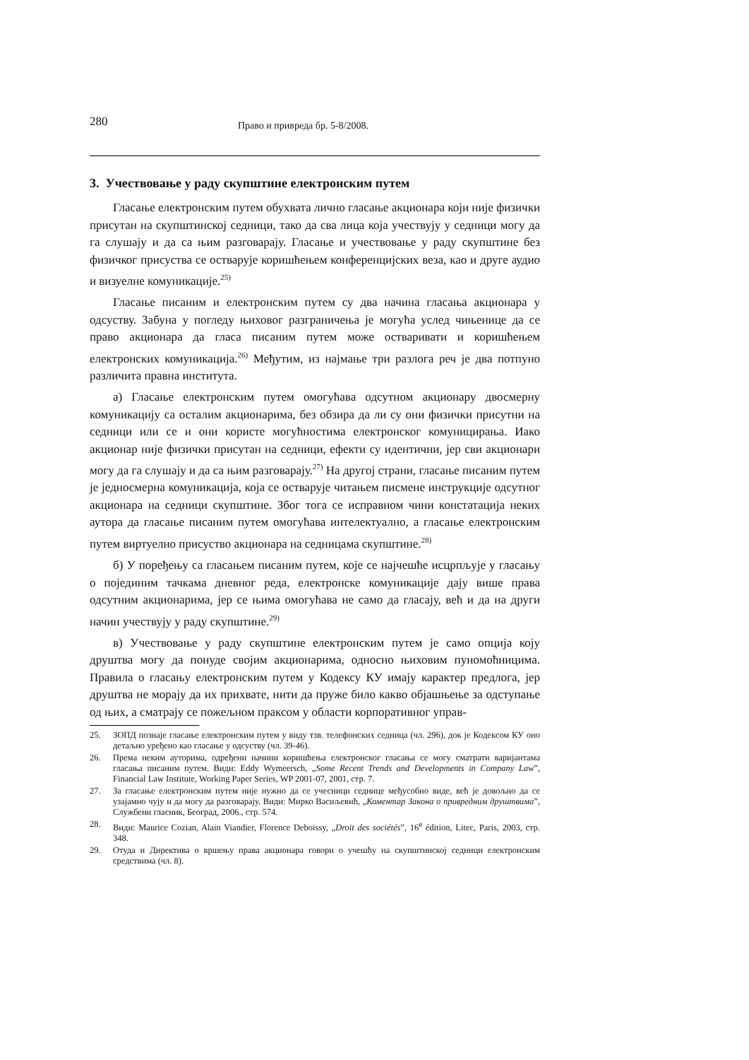280 Право и привреда бр. 5-8/2008.
3. Учествовање у раду скупштине електронским путем
Гласање електронским путем обухвата лично гласање акционара који није физички присутан на скупштинској седници, тако да сва лица која учествују у седници могу да га слушају и да са њим разговарају. Гласање и учествовање у раду скупштине без физичког присуства се остварује коришћењем конференцијских веза, као и друге аудио и визуелне комуникације.<sup>25)</sup>
Гласање писаним и електронским путем су два начина гласања акционара у одсуству. Забуна у погледу њиховог разграничења је могућа услед чињенице да се право акционара да гласа писаним путем може остваривати и коришћењем електронских комуникација.<sup>26)</sup> Међутим, из најмање три разлога реч је два потпуно различита правна института.
а) Гласање електронским путем омогућава одсутном акционару двосмерну комуникацију са осталим акционарима, без обзира да ли су они физички присутни на седници или се и они користе могућностима електронског комуницирања. Иако акционар није физички присутан на седници, ефекти су идентични, јер сви акционари могу да га слушају и да са њим разговарају.<sup>27)</sup> На другој страни, гласање писаним путем је једносмерна комуникација, која се остварује читањем писмене инструкције одсутног акционара на седници скупштине. Због тога се исправном чини констатација неких аутора да гласање писаним путем омогућава интелектуално, а гласање електронским путем виртуелно присуство акционара на седницама скупштине.<sup>28)</sup>
б) У поређењу са гласањем писаним путем, које се најчешће исцрпљује у гласању о појединим тачкама дневног реда, електронске комуникације дају више права одсутним акционарима, јер се њима омогућава не само да гласају, већ и да на други начин учествују у раду скупштине.<sup>29)</sup>
в) Учествовање у раду скупштине електронским путем је само опција коју друштва могу да понуде својим акционарима, односно њиховим пуномоћницима. Правила о гласању електронским путем у Кодексу КУ имају карактер предлога, јер друштва не морају да их прихвате, нити да пруже било какво објашњење за одступање од њих, а сматрају се пожељном праксом у области корпоративног управ-
25. ЗОПД познаје гласање електронским путем у виду тзв. телефонских седница (чл. 296), док је Кодексом КУ оно детаљно уређено као гласање у одсуству (чл. 39-46).
26. Према неким ауторима, одређени начини коришћења електронског гласања се могу сматрати варијантама гласања писаним путем. Види: Eddy Wymeersch, „Some Recent Trends and Developments in Company Law”, Financial Law Institute, Working Paper Series, WP 2001-07, 2001, стр. 7.
27. За гласање електронским путем није нужно да се учесници седнице међусобно виде, већ је довољно да се узајамно чују и да могу да разговарају. Види: Мирко Васиљевић, „Коментар Закона о привредним друштвима”, Службени гласник, Београд, 2006., стр. 574.
28. Види: Maurice Cozian, Alain Viandier, Florence Deboissy, „Droit des sociétés”, 16<sup>e</sup> édition, Litec, Paris, 2003, стр. 348.
29. Отуда и Директива о вршењу права акционара говори о учешћу на скупштинској седници електронским средствима (чл. 8).